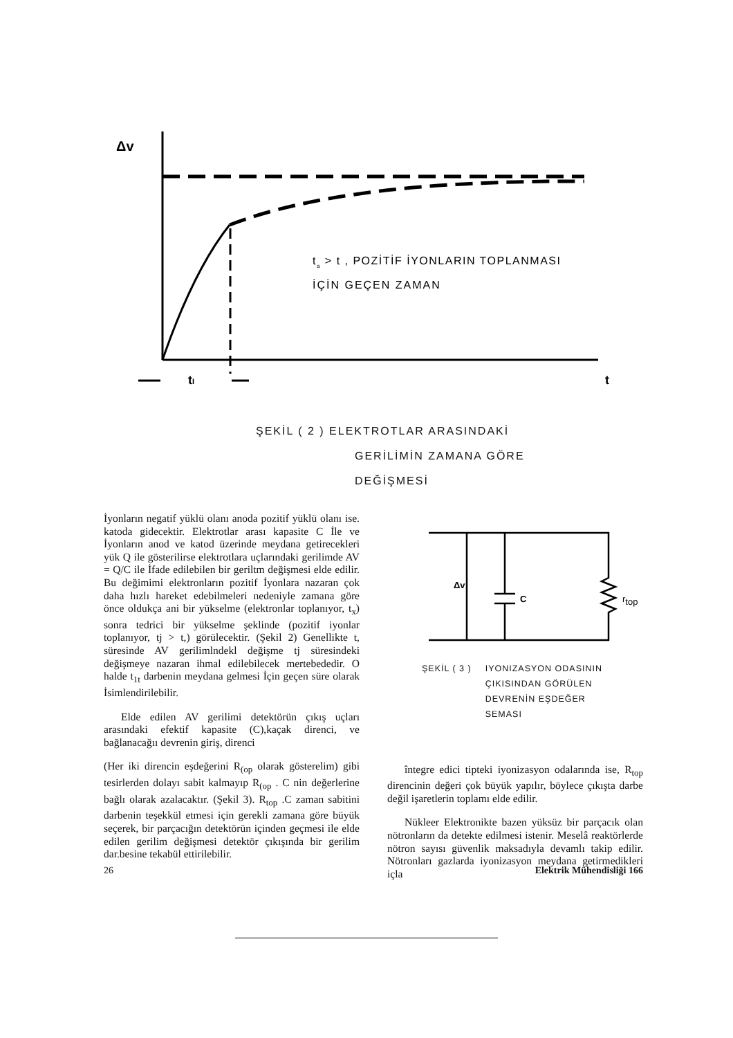Δv
tI
t
ta > t , POZİTİF İYONLARIN TOPLANMASI
İÇİN GEÇEN ZAMAN
ŞEKİL ( 2 ) ELEKTROTLAR ARASINDAKİ
GERİLİMİN ZAMANA GÖRE
DEĞİŞMESİ
İyonların negatif yüklü olanı anoda pozitif yüklü olanı ise. katoda gidecektir. Elektrotlar arası kapasite C İle ve İyonların anod ve katod üzerinde meydana getirecekleri yük Q ile gösterilirse elektrotlara uçlarındaki gerilimde AV = Q/C ile İfade edilebilen bir geriltm değişmesi elde edilir. Bu değimimi elektronların pozitif İyonlara nazaran çok daha hızlı hareket edebilmeleri nedeniyle zamana göre önce oldukça ani bir yükselme (elektronlar toplanıyor, t<sub>x</sub>) sonra tedrici bir yükselme şeklinde (pozitif iyonlar toplanıyor, tj > t,) görülecektir. (Şekil 2) Genellikte t, süresinde AV gerilimlndekl değişme tj süresindeki değişmeye nazaran ihmal edilebilecek mertebededir. O halde t<sub>1t</sub> darbenin meydana gelmesi İçin geçen süre olarak İsimlendirilebilir.
Elde edilen AV gerilimi detektörün çıkış uçları arasındaki efektif kapasite (C),kaçak direnci, ve bağlanacağıı devrenin giriş, direnci
(Her iki direncin eşdeğerini R<sub>(op</sub> olarak gösterelim) gibi tesirlerden dolayı sabit kalmayıp R<sub>(op</sub> . C nin değerlerine bağlı olarak azalacaktır. (Şekil 3). R<sub>top</sub> .C zaman sabitini darbenin teşekkül etmesi için gerekli zamana göre büyük seçerek, bir parçacığın detektörün içinden geçmesi ile elde edilen gerilim değişmesi detektör çıkışında bir gerilim dar.besine tekabül ettirilebilir.
Δv
C
rtop
ŞEKİL ( 3 ) IYONIZASYON ODASININ
ÇIKISINDAN GÖRÜLEN
DEVRENİN EŞDEĞER
SEMASI
întegre edici tipteki iyonizasyon odalarında ise, R<sub>top</sub> direncinin değeri çok büyük yapılır, böylece çıkışta darbe değil işaretlerin toplamı elde edilir.
Nükleer Elektronikte bazen yüksüz bir parçacık olan nötronların da detekte edilmesi istenir. Meselâ reaktörlerde nötron sayısı güvenlik maksadıyla devamlı takip edilir. Nötronları gazlarda iyonizasyon meydana getirmedikleri içla
26 Elektrik Mühendisliği 166